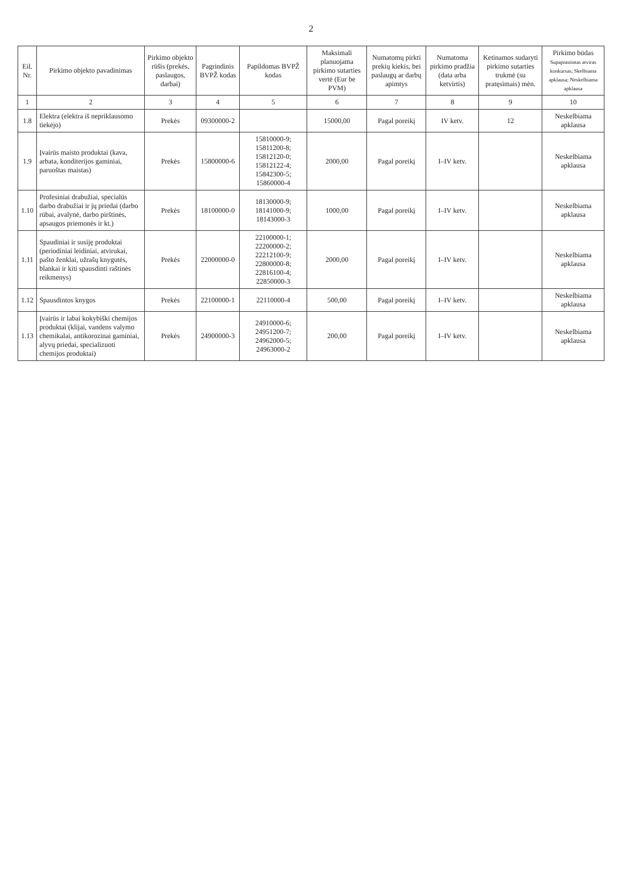2
| Eil. Nr. | Pirkimo objekto pavadinimas | Pirkimo objekto rūšis (prekės, paslaugos, darbai) | Pagrindinis BVPŽ kodas | Papildomas BVPŽ kodas | Maksimali planuojama pirkimo sutarties vertė (Eur be PVM) | Numatomų pirkti prekių kiekis, bei paslaugų ar darbų apimtys | Numatoma pirkimo pradžia (data arba ketvirtis) | Ketinamos sudaryti pirkimo sutarties trukmė (su pratęsimais) mėn. | Pirkimo būdas Supaprastintas atviras konkursas; Skelbiama apklausa; Neskelbiama apklausa |
| --- | --- | --- | --- | --- | --- | --- | --- | --- | --- |
| 1 | 2 | 3 | 4 | 5 | 6 | 7 | 8 | 9 | 10 |
| 1.8 | Elektra (elektra iš nepriklausomo tiekėjo) | Prekės | 09300000-2 | | 15000,00 | Pagal poreikį | IV ketv. | 12 | Neskelbiama apklausa |
| 1.9 | Įvairūs maisto produktai (kava, arbata, konditerijos gaminiai, paruoštas maistas) | Prekės | 15800000-6 | 15810000-9; 15811200-8; 15812120-0; 15812122-4; 15842300-5; 15860000-4 | 2000,00 | Pagal poreikį | I–IV ketv. | | Neskelbiama apklausa |
| 1.10 | Profesiniai drabužiai, specialūs darbo drabužiai ir jų priedai (darbo rūbai, avalynė, darbo pirštinės, apsaugos priemonės ir kt.) | Prekės | 18100000-0 | 18130000-9; 18141000-9; 18143000-3 | 1000,00 | Pagal poreikį | I–IV ketv. | | Neskelbiama apklausa |
| 1.11 | Spaudiniai ir susiję produktai (periodiniai leidiniai, atvirukai, pašto ženklai, užrašų knygutės, blankai ir kiti spausdinti raštinės reikmenys) | Prekės | 22000000-0 | 22100000-1; 22200000-2; 22212100-9; 22800000-8; 22816100-4; 22850000-3 | 2000,00 | Pagal poreikį | I–IV ketv. | | Neskelbiama apklausa |
| 1.12 | Spausdintos knygos | Prekės | 22100000-1 | 22110000-4 | 500,00 | Pagal poreikį | I–IV ketv. | | Neskelbiama apklausa |
| 1.13 | Įvairūs ir labai kokybiški chemijos produktai (klijai, vandens valymo chemikalai, antikorozinai gaminiai, alyvų priedai, specializuoti chemijos produktai) | Prekės | 24900000-3 | 24910000-6; 24951200-7; 24962000-5; 24963000-2 | 200,00 | Pagal poreikį | I–IV ketv. | | Neskelbiama apklausa |